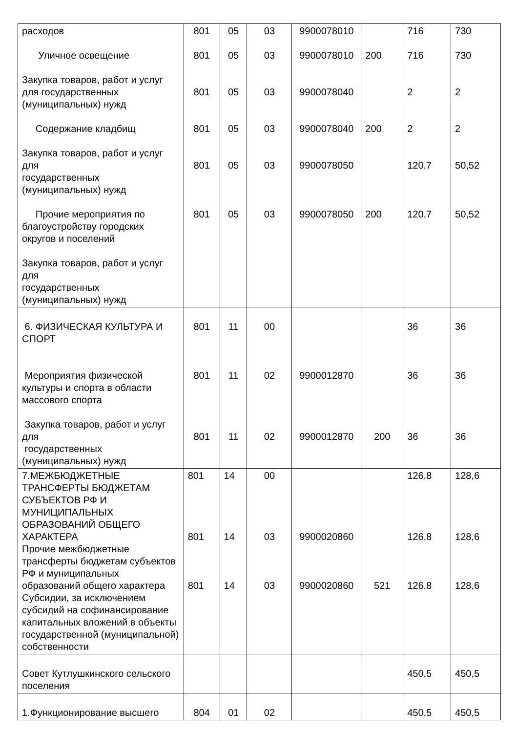| расходов Уличное освещение Закупка товаров, работ и услуг для государственных (муниципальных) нужд Содержание кладбищ Закупка товаров, работ и услуг для государственных (муниципальных) нужд Прочие мероприятия по благоустройству городских округов и поселений Закупка товаров, работ и услуг для государственных (муниципальных) нужд | 801 801 801 801 801 801 | 05 05 05 05 05 05 | 03 03 03 03 03 03 | 9900078010 9900078010 9900078040 9900078040 9900078050 9900078050 | 200 200 200 | 716 716 2 2 120,7 120,7 | 730 730 2 2 50,52 50,52 |
| 6. ФИЗИЧЕСКАЯ КУЛЬТУРА И СПОРТ Мероприятия физической культуры и спорта в области массового спорта Закупка товаров, работ и услуг для государственных (муниципальных) нужд | 801 801 801 | 11 11 11 | 00 02 02 | 9900012870 9900012870 | 200 | 36 36 36 | 36 36 36 |
| 7.МЕЖБЮДЖЕТНЫЕ ТРАНСФЕРТЫ БЮДЖЕТАМ СУБЪЕКТОВ РФ И МУНИЦИПАЛЬНЫХ ОБРАЗОВАНИЙ ОБЩЕГО ХАРАКТЕРА Прочие межбюджетные трансферты бюджетам субъектов РФ и муниципальных образований общего характера Субсидии, за исключением субсидий на софинансирование капитальных вложений в объекты государственной (муниципальной) собственности | 801 801 801 | 14 14 14 | 00 03 03 | 9900020860 9900020860 | 521 | 126,8 126,8 126,8 | 128,6 128,6 128,6 |
| Совет Кутлушкинского сельского поселения | | | | | | 450,5 | 450,5 |
| 1.Функционирование высшего | 804 | 01 | 02 | | | 450,5 | 450,5 |